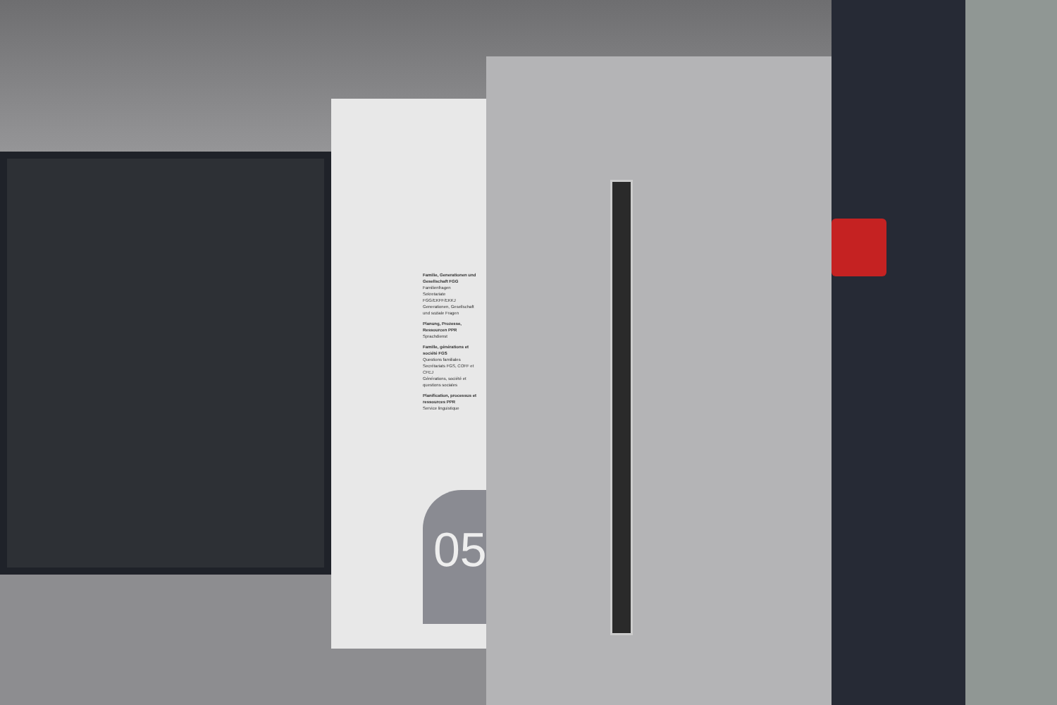Familie, Generationen und Gesellschaft FGG
Familienfragen
Sekretariate FGG/EKFF/EKKJ
Generationen, Gesellschaft und soziale Fragen
Planung, Prozesse, Ressourcen PPR
Sprachdienst
Famille, générations et société FGS
Questions familiales
Secrétariats FGS, COFF et CFEJ
Générations, société et questions sociales
Planification, processus et ressources PPR
Service linguistique
05